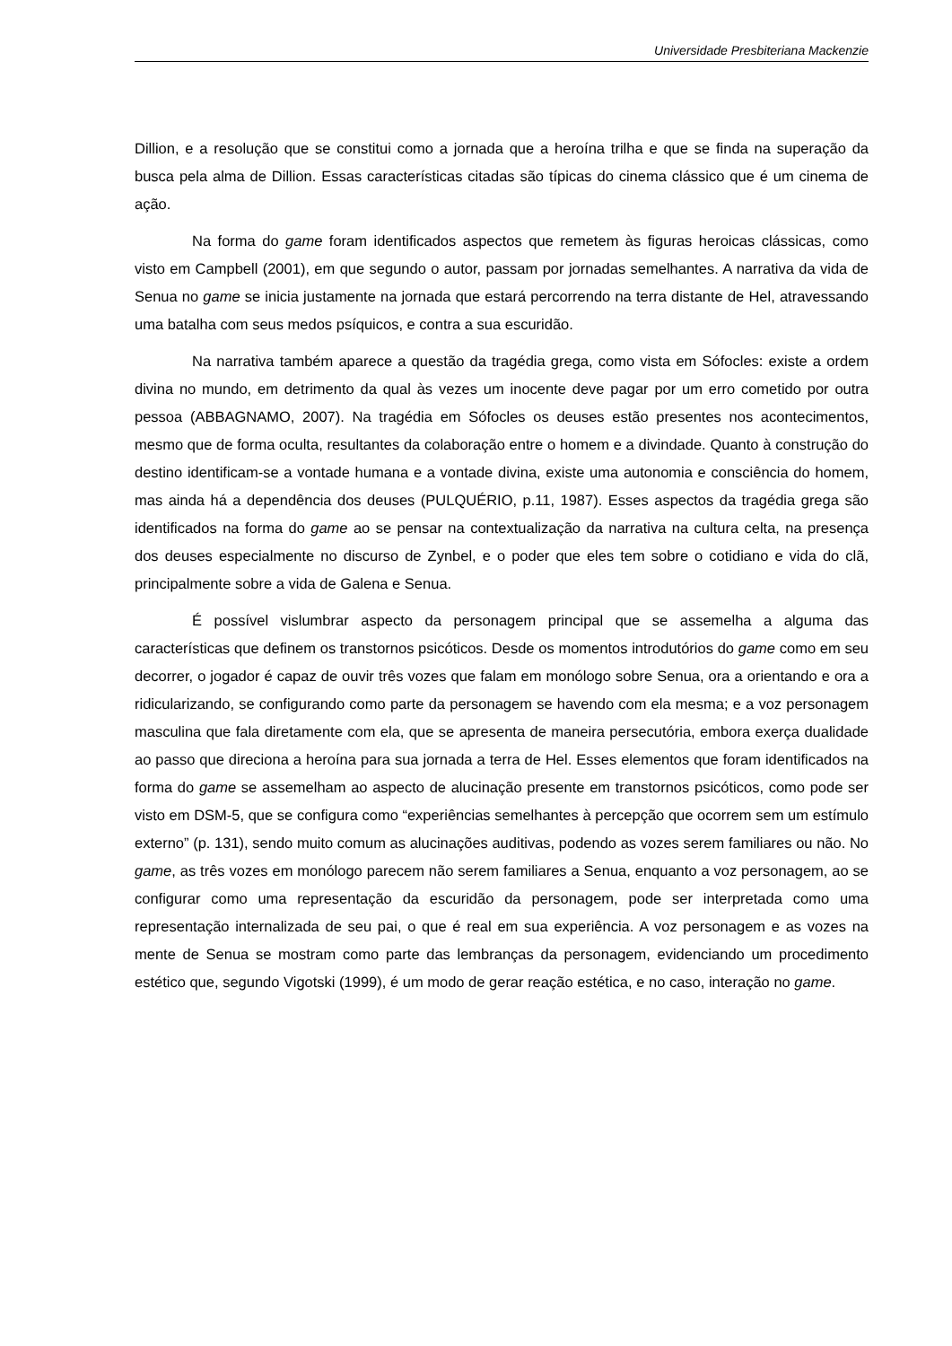Universidade Presbiteriana Mackenzie
Dillion, e a resolução que se constitui como a jornada que a heroína trilha e que se finda na superação da busca pela alma de Dillion. Essas características citadas são típicas do cinema clássico que é um cinema de ação.
Na forma do game foram identificados aspectos que remetem às figuras heroicas clássicas, como visto em Campbell (2001), em que segundo o autor, passam por jornadas semelhantes. A narrativa da vida de Senua no game se inicia justamente na jornada que estará percorrendo na terra distante de Hel, atravessando uma batalha com seus medos psíquicos, e contra a sua escuridão.
Na narrativa também aparece a questão da tragédia grega, como vista em Sófocles: existe a ordem divina no mundo, em detrimento da qual às vezes um inocente deve pagar por um erro cometido por outra pessoa (ABBAGNAMO, 2007). Na tragédia em Sófocles os deuses estão presentes nos acontecimentos, mesmo que de forma oculta, resultantes da colaboração entre o homem e a divindade. Quanto à construção do destino identificam-se a vontade humana e a vontade divina, existe uma autonomia e consciência do homem, mas ainda há a dependência dos deuses (PULQUÉRIO, p.11, 1987). Esses aspectos da tragédia grega são identificados na forma do game ao se pensar na contextualização da narrativa na cultura celta, na presença dos deuses especialmente no discurso de Zynbel, e o poder que eles tem sobre o cotidiano e vida do clã, principalmente sobre a vida de Galena e Senua.
É possível vislumbrar aspecto da personagem principal que se assemelha a alguma das características que definem os transtornos psicóticos. Desde os momentos introdutórios do game como em seu decorrer, o jogador é capaz de ouvir três vozes que falam em monólogo sobre Senua, ora a orientando e ora a ridicularizando, se configurando como parte da personagem se havendo com ela mesma; e a voz personagem masculina que fala diretamente com ela, que se apresenta de maneira persecutória, embora exerça dualidade ao passo que direciona a heroína para sua jornada a terra de Hel. Esses elementos que foram identificados na forma do game se assemelham ao aspecto de alucinação presente em transtornos psicóticos, como pode ser visto em DSM-5, que se configura como “experiências semelhantes à percepção que ocorrem sem um estímulo externo” (p. 131), sendo muito comum as alucinações auditivas, podendo as vozes serem familiares ou não. No game, as três vozes em monólogo parecem não serem familiares a Senua, enquanto a voz personagem, ao se configurar como uma representação da escuridão da personagem, pode ser interpretada como uma representação internalizada de seu pai, o que é real em sua experiência. A voz personagem e as vozes na mente de Senua se mostram como parte das lembranças da personagem, evidenciando um procedimento estético que, segundo Vigotski (1999), é um modo de gerar reação estética, e no caso, interação no game.